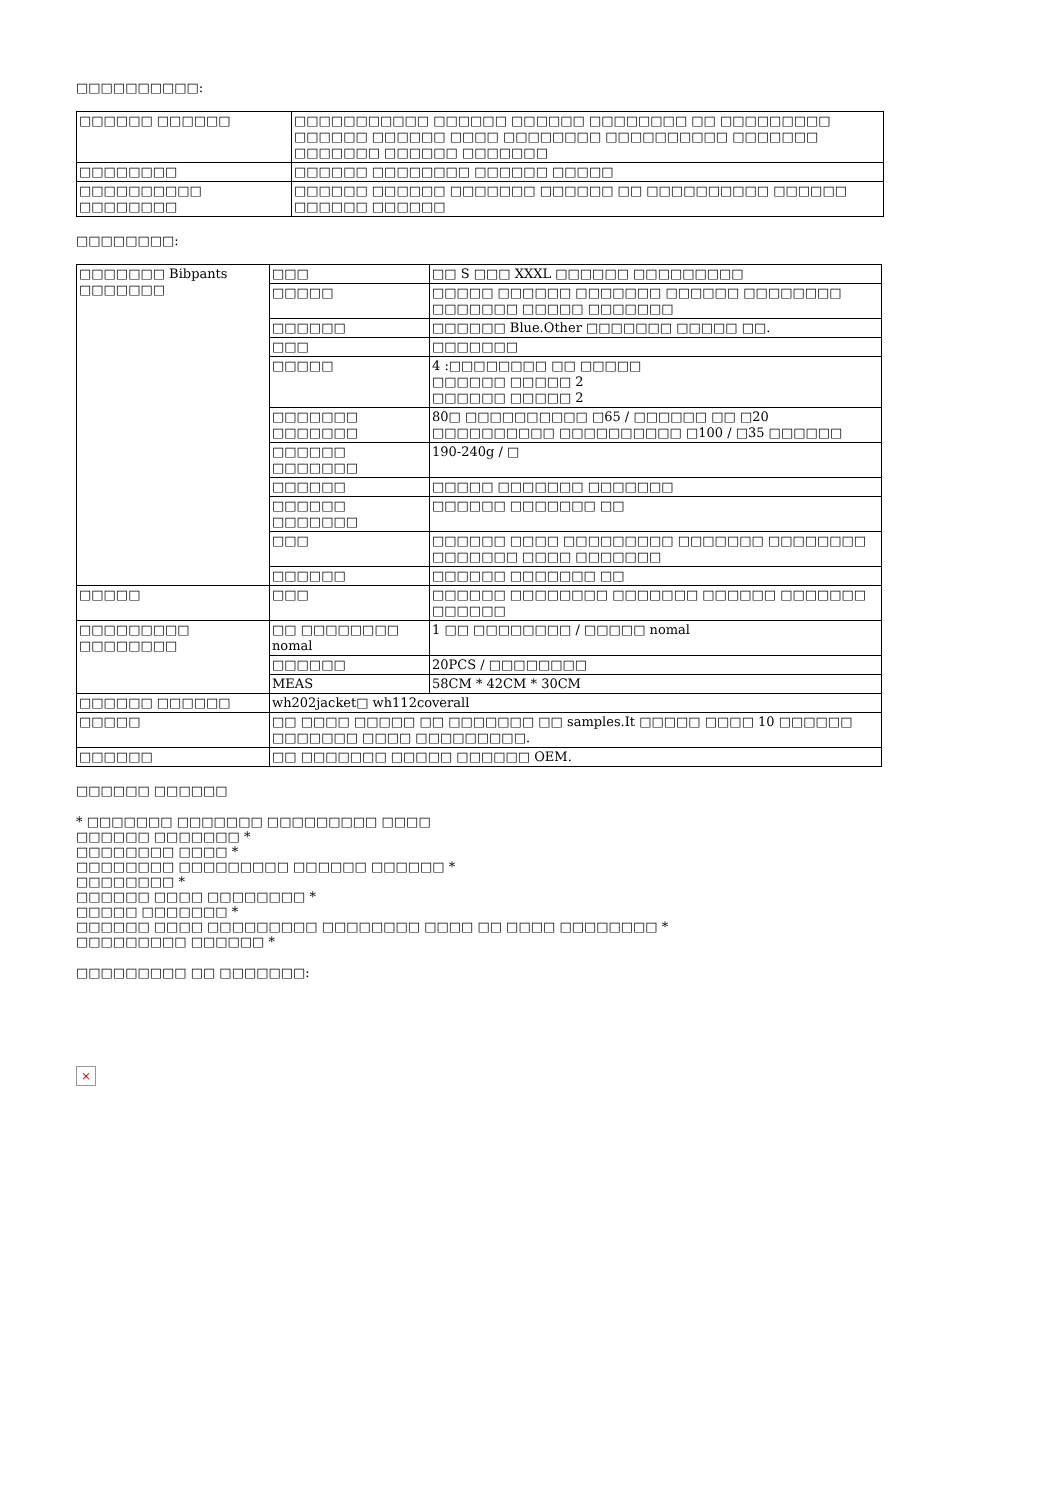□□□□□□□□□□:
| □□□□□□ □□□□□□ | □□□□□□□□□□□ □□□□□□ □□□□□□ □□□□□□□□ □□ □□□□□□□□□ □□□□□□ □□□□□□ □□□□ □□□□□□□□ □□□□□□□□□□ □□□□□□□ □□□□□□□ □□□□□□ □□□□□□□ |
| □□□□□□□□ | □□□□□□ □□□□□□□□ □□□□□□ □□□□□ |
| □□□□□□□□□□ □□□□□□□□ | □□□□□□ □□□□□□ □□□□□□□ □□□□□□ □□ □□□□□□□□□□ □□□□□□ □□□□□□ □□□□□□ |
□□□□□□□□:
| □□□□□□□ Bibpants □□□□□□□ | □□□ | □□ S □□□ XXXL □□□□□□ □□□□□□□□□ |
| | □□□□□ | □□□□□ □□□□□□ □□□□□□□ □□□□□□ □□□□□□□□ □□□□□□□ □□□□□ □□□□□□□ |
| | □□□□□□ | □□□□□□ Blue.Other □□□□□□□ □□□□□ □□. |
| | □□□ | □□□□□□□ |
| | □□□□□ | 4 :□□□□□□□□ □□ □□□□□ □□□□□□ □□□□□ 2 □□□□□□ □□□□□ 2 |
| | □□□□□□□ □□□□□□□ | 80□ □□□□□□□□□□ □65 / □□□□□□ □□ □20 □□□□□□□□□□ □□□□□□□□□□ □100 / □35 □□□□□□ |
| | □□□□□□ □□□□□□□ | 190-240g / □ |
| | □□□□□□ | □□□□□ □□□□□□□ □□□□□□□ |
| | □□□□□□ □□□□□□□ | □□□□□□ □□□□□□□ □□ |
| | □□□ | □□□□□□ □□□□ □□□□□□□□□ □□□□□□□ □□□□□□□□ □□□□□□□ □□□□ □□□□□□□ |
| | □□□□□□ | □□□□□□ □□□□□□□ □□ |
| □□□□□ | □□□ | □□□□□□ □□□□□□□□ □□□□□□□ □□□□□□ □□□□□□□ □□□□□□ |
| □□□□□□□□□ □□□□□□□□ | □□ □□□□□□□□ nomal | 1 □□ □□□□□□□□ / □□□□□ nomal |
| | □□□□□□ | 20PCS / □□□□□□□□ |
| | MEAS | 58CM * 42CM * 30CM |
| □□□□□□ □□□□□□ | wh202jacket□ wh112coverall | |
| □□□□□ | □□ □□□□ □□□□□ □□ □□□□□□□ □□ samples.It □□□□□ □□□□ 10 □□□□□□ □□□□□□□ □□□□ □□□□□□□□□. | |
| □□□□□□ | □□ □□□□□□□ □□□□□ □□□□□□ OEM. | |
□□□□□□ □□□□□□
* □□□□□□□ □□□□□□□ □□□□□□□□□ □□□□
□□□□□□ □□□□□□□ *
□□□□□□□□ □□□□ *
□□□□□□□□ □□□□□□□□□ □□□□□□ □□□□□□ *
□□□□□□□□ *
□□□□□□ □□□□ □□□□□□□□ *
□□□□□ □□□□□□□ *
□□□□□□ □□□□ □□□□□□□□□ □□□□□□□□ □□□□ □□ □□□□ □□□□□□□□ *
□□□□□□□□□ □□□□□□ *
□□□□□□□□□ □□ □□□□□□□:
×